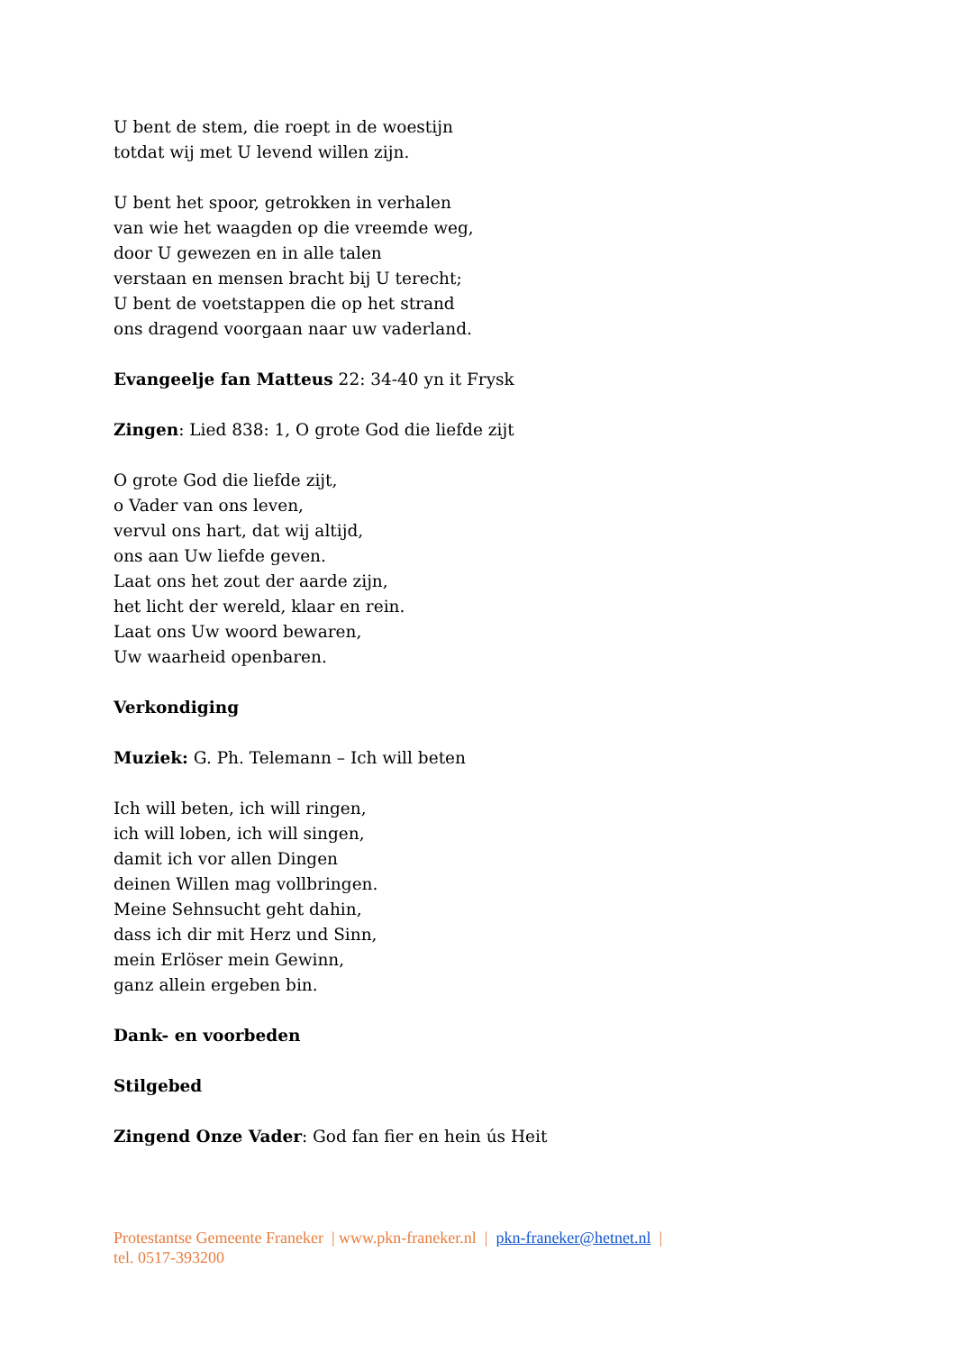U bent de stem, die roept in de woestijn
totdat wij met U levend willen zijn.
U bent het spoor, getrokken in verhalen
van wie het waagden op die vreemde weg,
door U gewezen en in alle talen
verstaan en mensen bracht bij U terecht;
U bent de voetstappen die op het strand
ons dragend voorgaan naar uw vaderland.
Evangeelje fan Matteus 22: 34-40 yn it Frysk
Zingen: Lied 838: 1, O grote God die liefde zijt
O grote God die liefde zijt,
o Vader van ons leven,
vervul ons hart, dat wij altijd,
ons aan Uw liefde geven.
Laat ons het zout der aarde zijn,
het licht der wereld, klaar en rein.
Laat ons Uw woord bewaren,
Uw waarheid openbaren.
Verkondiging
Muziek: G. Ph. Telemann – Ich will beten
Ich will beten, ich will ringen,
ich will loben, ich will singen,
damit ich vor allen Dingen
deinen Willen mag vollbringen.
Meine Sehnsucht geht dahin,
dass ich dir mit Herz und Sinn,
mein Erlöser mein Gewinn,
ganz allein ergeben bin.
Dank- en voorbeden
Stilgebed
Zingend Onze Vader: God fan fier en hein ús Heit
Protestantse Gemeente Franeker | www.pkn-franeker.nl | pkn-franeker@hetnet.nl |
tel. 0517-393200